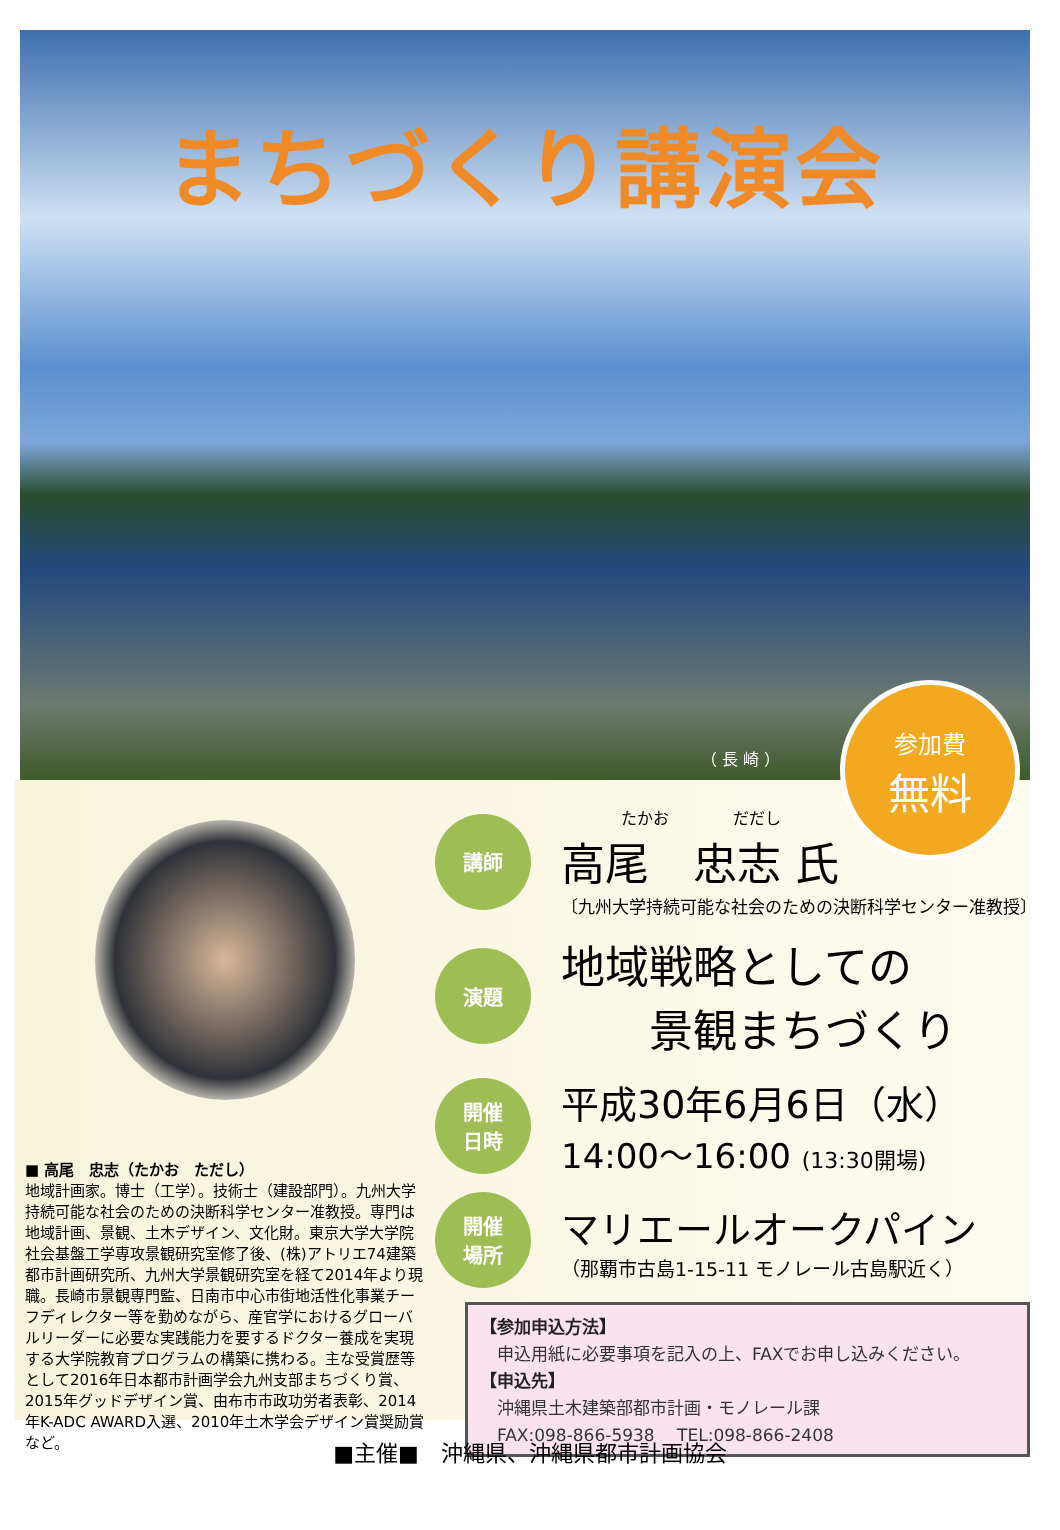まちづくり講演会
（ 長 崎 ）
参加費
無料
■ 高尾　忠志（たかお　ただし）
地域計画家。博士（工学）。技術士（建設部門）。九州大学持続可能な社会のための決断科学センター准教授。専門は地域計画、景観、土木デザイン、文化財。東京大学大学院社会基盤工学専攻景観研究室修了後、(株)アトリエ74建築都市計画研究所、九州大学景観研究室を経て2014年より現職。長崎市景観専門監、日南市中心市街地活性化事業チーフディレクター等を勤めながら、産官学におけるグローバルリーダーに必要な実践能力を要するドクター養成を実現する大学院教育プログラムの構築に携わる。主な受賞歴等として2016年日本都市計画学会九州支部まちづくり賞、2015年グッドデザイン賞、由布市市政功労者表彰、2014年K-ADC AWARD入選、2010年土木学会デザイン賞奨励賞など。
講師
たかお　　　　だだし
高尾　忠志 氏
〔九州大学持続可能な社会のための決断科学センター准教授〕
演題
地域戦略としての
　　景観まちづくり
開催
日時
平成30年6月6日（水）
14:00〜16:00 (13:30開場)
開催
場所
マリエールオークパイン
（那覇市古島1-15-11 モノレール古島駅近く）
【参加申込方法】
　申込用紙に必要事項を記入の上、FAXでお申し込みください。
【申込先】
　沖縄県土木建築部都市計画・モノレール課
　FAX:098-866-5938　 TEL:098-866-2408
■主催■　沖縄県、沖縄県都市計画協会